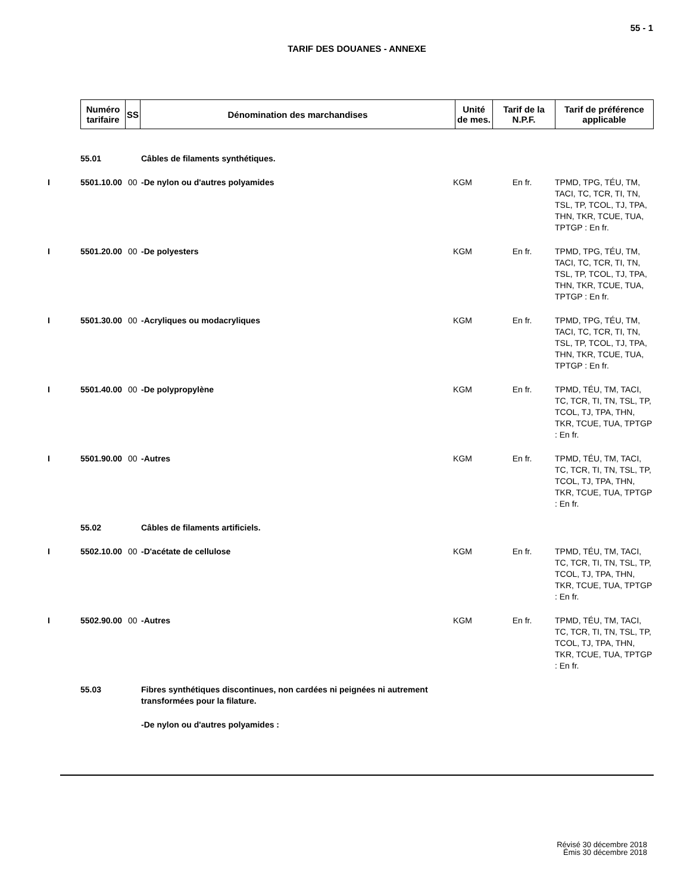55 - 1
TARIF DES DOUANES - ANNEXE
| Numéro tarifaire | SS | Dénomination des marchandises | Unité de mes. | Tarif de la N.P.F. | Tarif de préférence applicable |
| --- | --- | --- | --- | --- | --- |
| | 55.01 | | Câbles de filaments synthétiques. | | | |
| I | 5501.10.00 | 00 | -De nylon ou d'autres polyamides | KGM | En fr. | TPMD, TPG, TÉU, TM, TACI, TC, TCR, TI, TN, TSL, TP, TCOL, TJ, TPA, THN, TKR, TCUE, TUA, TPTGP : En fr. |
| I | 5501.20.00 | 00 | -De polyesters | KGM | En fr. | TPMD, TPG, TÉU, TM, TACI, TC, TCR, TI, TN, TSL, TP, TCOL, TJ, TPA, THN, TKR, TCUE, TUA, TPTGP : En fr. |
| I | 5501.30.00 | 00 | -Acryliques ou modacryliques | KGM | En fr. | TPMD, TPG, TÉU, TM, TACI, TC, TCR, TI, TN, TSL, TP, TCOL, TJ, TPA, THN, TKR, TCUE, TUA, TPTGP : En fr. |
| I | 5501.40.00 | 00 | -De polypropylène | KGM | En fr. | TPMD, TÉU, TM, TACI, TC, TCR, TI, TN, TSL, TP, TCOL, TJ, TPA, THN, TKR, TCUE, TUA, TPTGP : En fr. |
| I | 5501.90.00 | 00 | -Autres | KGM | En fr. | TPMD, TÉU, TM, TACI, TC, TCR, TI, TN, TSL, TP, TCOL, TJ, TPA, THN, TKR, TCUE, TUA, TPTGP : En fr. |
| | 55.02 | | Câbles de filaments artificiels. | | | |
| I | 5502.10.00 | 00 | -D'acétate de cellulose | KGM | En fr. | TPMD, TÉU, TM, TACI, TC, TCR, TI, TN, TSL, TP, TCOL, TJ, TPA, THN, TKR, TCUE, TUA, TPTGP : En fr. |
| I | 5502.90.00 | 00 | -Autres | KGM | En fr. | TPMD, TÉU, TM, TACI, TC, TCR, TI, TN, TSL, TP, TCOL, TJ, TPA, THN, TKR, TCUE, TUA, TPTGP : En fr. |
| | 55.03 | | Fibres synthétiques discontinues, non cardées ni peignées ni autrement transformées pour la filature. | | | |
| | | | -De nylon ou d'autres polyamides : | | | |
Révisé 30 décembre 2018
Émis 30 décembre 2018